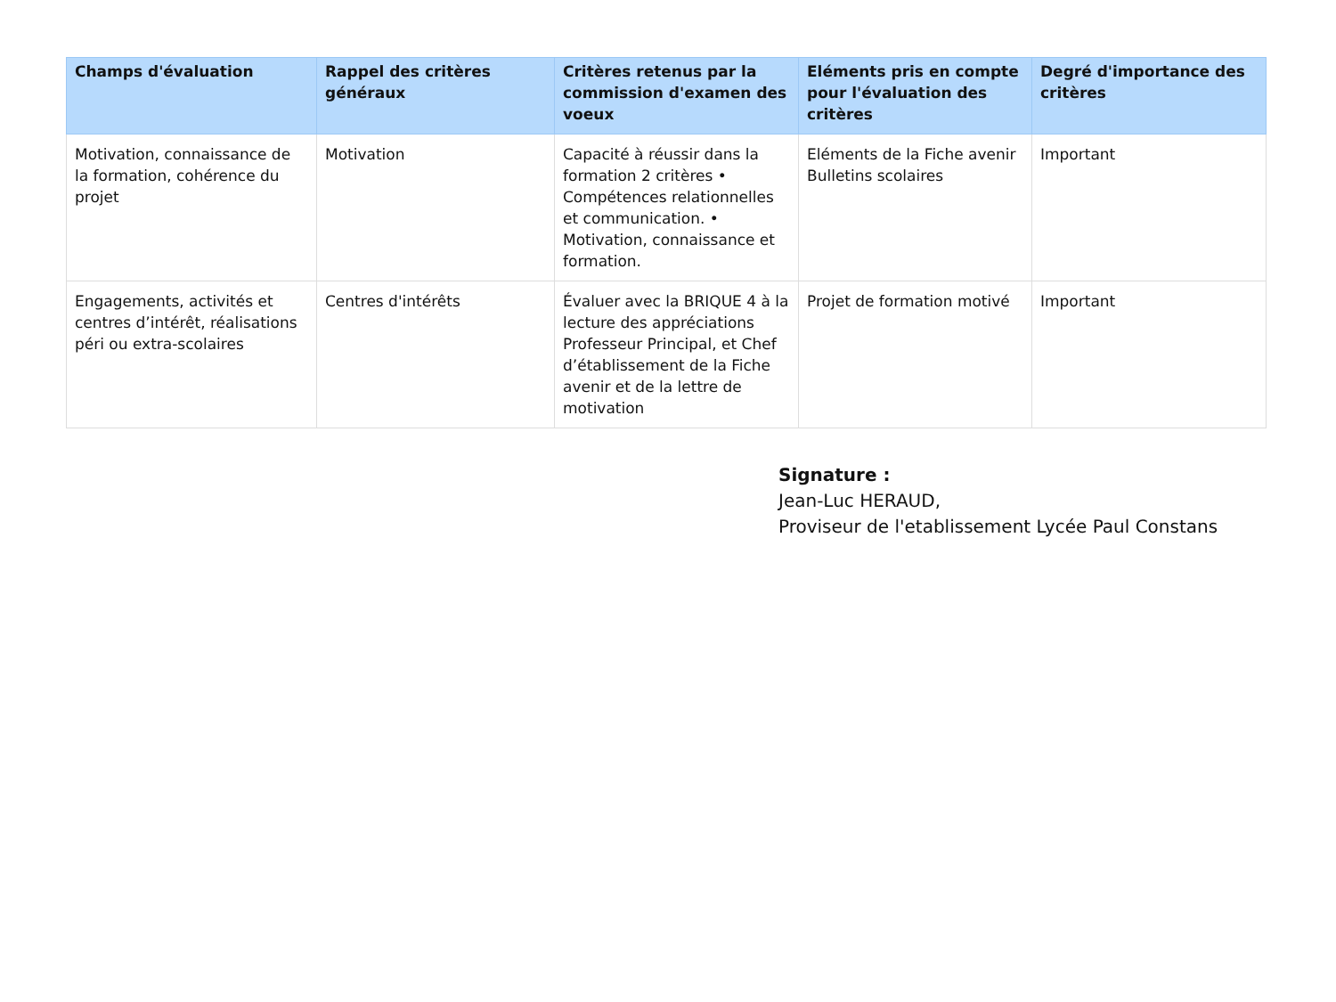| Champs d'évaluation | Rappel des critères généraux | Critères retenus par la commission d'examen des voeux | Eléments pris en compte pour l'évaluation des critères | Degré d'importance des critères |
| --- | --- | --- | --- | --- |
| Motivation, connaissance de la formation, cohérence du projet | Motivation | Capacité à réussir dans la formation 2 critères • Compétences relationnelles et communication. • Motivation, connaissance et formation. | Eléments de la Fiche avenir Bulletins scolaires | Important |
| Engagements, activités et centres d’intérêt, réalisations péri ou extra-scolaires | Centres d'intérêts | Évaluer avec la BRIQUE 4 à la lecture des appréciations Professeur Principal, et Chef d’établissement de la Fiche avenir et de la lettre de motivation | Projet de formation motivé | Important |
Signature :
Jean-Luc HERAUD,
Proviseur de l'etablissement Lycée Paul Constans